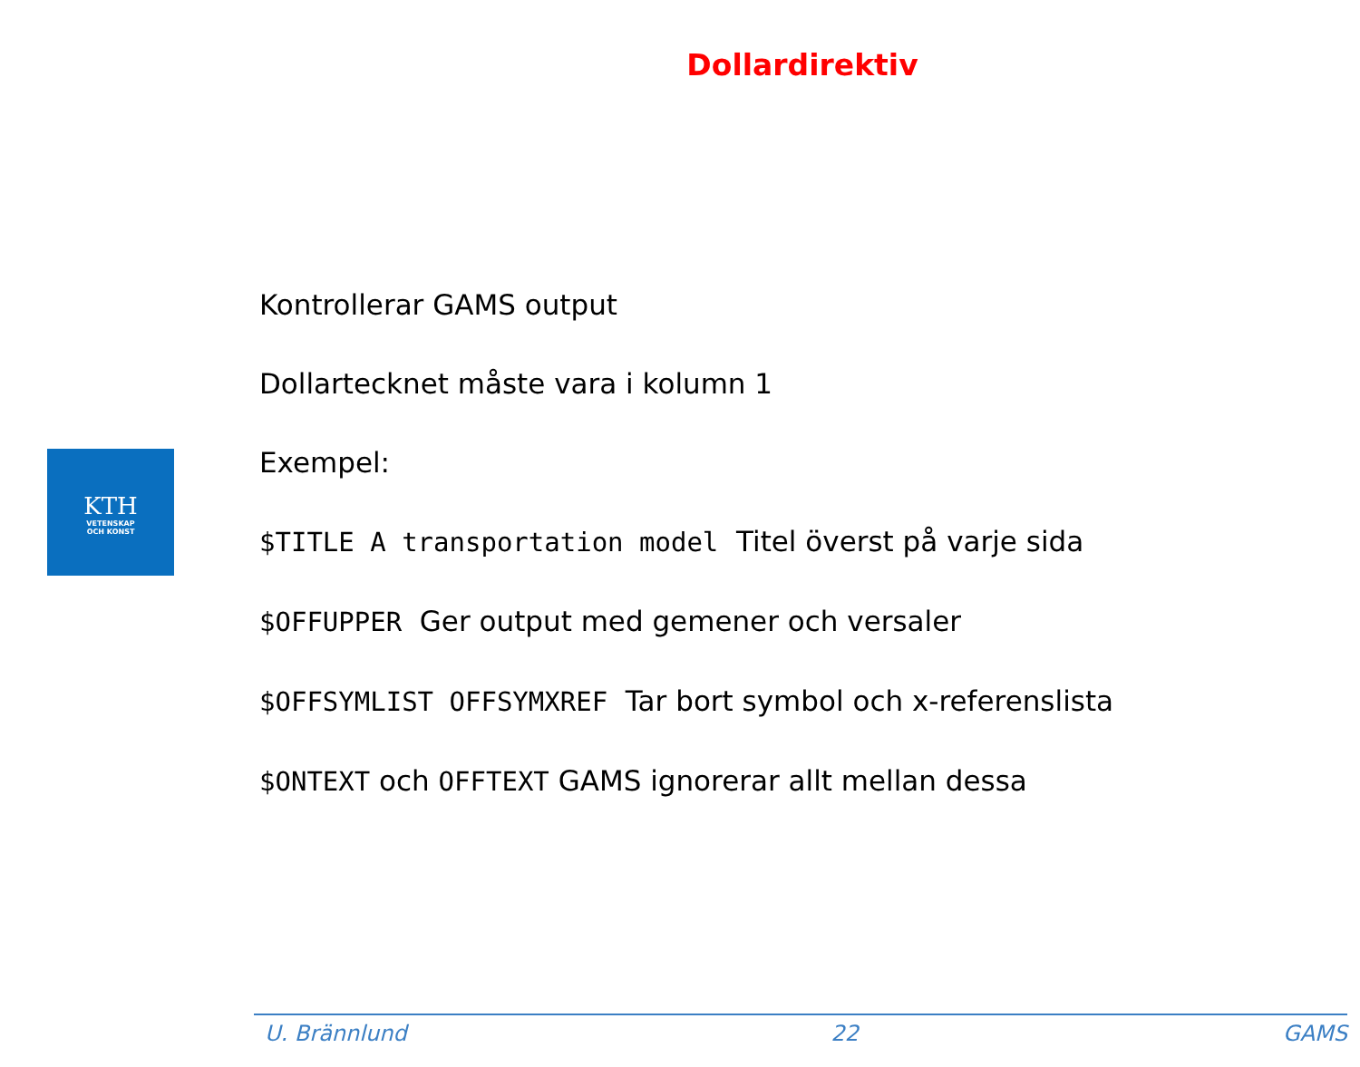Dollardirektiv
KTH
VETENSKAP
OCH KONST
Kontrollerar GAMS output
Dollartecknet måste vara i kolumn 1
Exempel:
$TITLE A transportation model Titel överst på varje sida
$OFFUPPER Ger output med gemener och versaler
$OFFSYMLIST OFFSYMXREF Tar bort symbol och x-referenslista
$ONTEXT och OFFTEXT GAMS ignorerar allt mellan dessa
U. Brännlund 22 GAMS